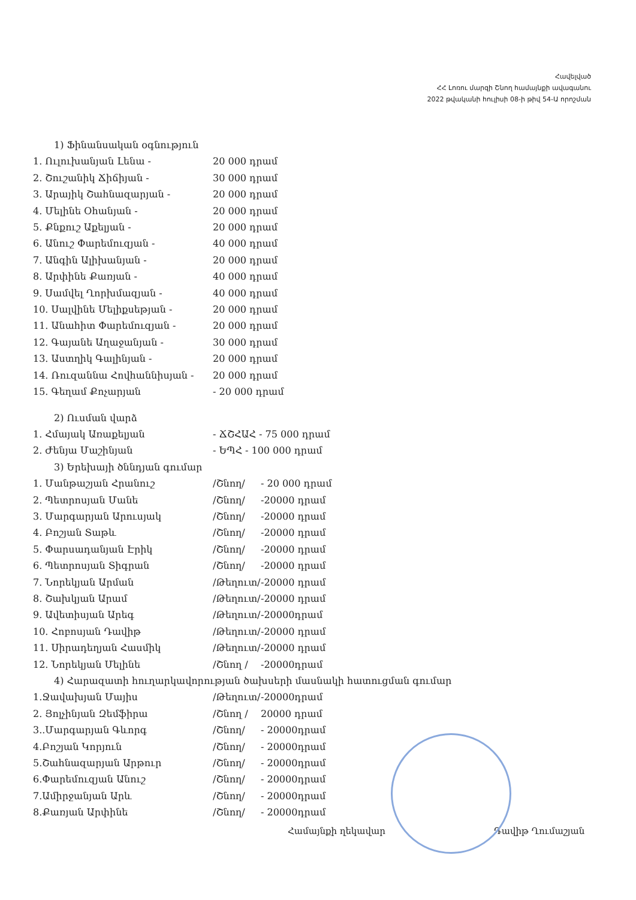Հավելված
ՀՀ Լոռու մարզի Շնող համայնքի ավագանու
2022 թվականի հուլիսի 08-ի թիվ 54-Ա որոշման
1) Ֆինանսական օգնություն
1. Ուլուխանյան Լենա - 20 000 դրամ
2. Շուշանիկ Ճիճիյան - 30 000 դրամ
3. Արայիկ Շահնազարյան - 20 000 դրամ
4. Մելինե Օհանյան - 20 000 դրամ
5. Քնքուշ Աքելյան - 20 000 դրամ
6. Անուշ Փարեմուզյան - 40 000 դրամ
7. Անգին Ալիխանյան - 20 000 դրամ
8. Արփինե Քառյան - 40 000 դրամ
9. Սամվել Ղորխմազյան - 40 000 դրամ
10. Սալվինե Մելիքսեթյան - 20 000 դրամ
11. Անահիտ Փարեմուզյան - 20 000 դրամ
12. Գայանե Աղաջանյան - 30 000 դրամ
13. Աստղիկ Գալինյան - 20 000 դրամ
14. Ռուզաննա Հովհաննիսյան - 20 000 դրամ
15. Գեղամ Քոչարյան - 20 000 դրամ
2) Ուսման վարձ
1. Հմայակ Առաքելյան - ՃՇՀԱՀ - 75 000 դրամ
2. Ժենյա Մաշինյան - ԵՊՀ - 100 000 դրամ
3) Երեխայի ծննդյան գումար
1. Մանթաշյան Հրանուշ /Շնող/ - 20 000 դրամ
2. Պետրոսյան Մանե /Շնող/ -20000 դրամ
3. Մարգարյան Արուսյակ /Շնող/ -20000 դրամ
4. Բոշյան Տաթև /Շնող/ -20000 դրամ
5. Փարսադանյան Էրիկ /Շնող/ -20000 դրամ
6. Պետրոսյան Տիգրան /Շնող/ -20000 դրամ
7. Նորեկյան Արման /Թեղուտ/ -20000 դրամ
8. Շախկյան Արամ /Թեղուտ/ -20000 դրամ
9. Ավետիսյան Արեգ /Թեղուտ/ -20000դրամ
10. Հոբոսյան Դավիթ /Թեղուտ/ -20000 դրամ
11. Սիրադեղյան Հասմիկ /Թեղուտ/ -20000 դրամ
12. Նորեկյան Մելինե /Շնող / -20000դրամ
4) Հարազատի հուղարկավորության ծախսերի մասնակի հատուցման գումար
1.Ջավախյան Մայիս /Թեղուտ/ -20000դրամ
2. Յոլչինյան Զեմֆիրա /Շնող / 20000 դրամ
3..Մարգարյան Գևորգ /Շնող/ - 20000դրամ
4.Բոշյան Կորյուն /Շնող/ - 20000դրամ
5.Շահնազարյան Արթուր /Շնող/ - 20000դրամ
6.Փարեմուզյան Անուշ /Շնող/ - 20000դրամ
7.Ամիրջանյան Արև /Շնող/ - 20000դրամ
8.Քառյան Արփինե /Շնող/ - 20000դրամ
Համայնքի ղեկավար Դավիթ Ղումաշյան